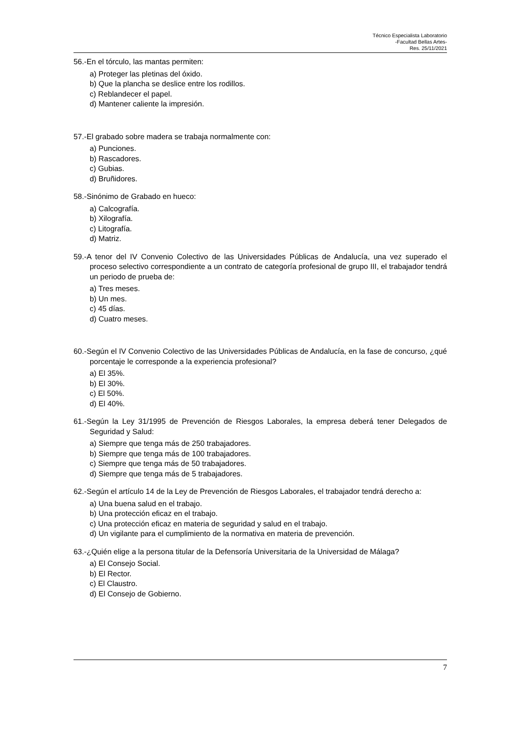Técnico Especialista Laboratorio
-Facultad Bellas Artes-
Res. 25/11/2021
56.-En el tórculo, las mantas permiten:
a) Proteger las pletinas del óxido.
b) Que la plancha se deslice entre los rodillos.
c) Reblandecer el papel.
d) Mantener caliente la impresión.
57.-El grabado sobre madera se trabaja normalmente con:
a) Punciones.
b) Rascadores.
c) Gubias.
d) Bruñidores.
58.-Sinónimo de Grabado en hueco:
a) Calcografía.
b) Xilografía.
c) Litografía.
d) Matriz.
59.-A tenor del IV Convenio Colectivo de las Universidades Públicas de Andalucía, una vez superado el proceso selectivo correspondiente a un contrato de categoría profesional de grupo III, el trabajador tendrá un periodo de prueba de:
a) Tres meses.
b) Un mes.
c) 45 días.
d) Cuatro meses.
60.-Según el IV Convenio Colectivo de las Universidades Públicas de Andalucía, en la fase de concurso, ¿qué porcentaje le corresponde a la experiencia profesional?
a) El 35%.
b) El 30%.
c) El 50%.
d) El 40%.
61.-Según la Ley 31/1995 de Prevención de Riesgos Laborales, la empresa deberá tener Delegados de Seguridad y Salud:
a) Siempre que tenga más de 250 trabajadores.
b) Siempre que tenga más de 100 trabajadores.
c) Siempre que tenga más de 50 trabajadores.
d) Siempre que tenga más de 5 trabajadores.
62.-Según el artículo 14 de la Ley de Prevención de Riesgos Laborales, el trabajador tendrá derecho a:
a) Una buena salud en el trabajo.
b) Una protección eficaz en el trabajo.
c) Una protección eficaz en materia de seguridad y salud en el trabajo.
d) Un vigilante para el cumplimiento de la normativa en materia de prevención.
63.-¿Quién elige a la persona titular de la Defensoría Universitaria de la Universidad de Málaga?
a) El Consejo Social.
b) El Rector.
c) El Claustro.
d) El Consejo de Gobierno.
7